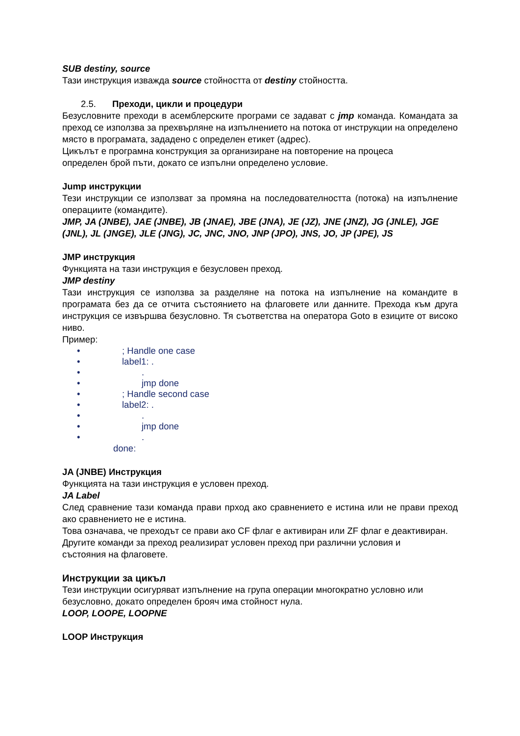SUB destiny, source
Тази инструкция изважда source стойността от destiny стойността.
2.5. Преходи, цикли и процедури
Безусловните преходи в асемблерските програми се задават с jmp команда. Командата за преход се използва за прехвърляне на изпълнението на потока от инструкции на определено място в програмата, зададено с определен етикет (адрес).
Цикълът е програмна конструкция за организиране на повторение на процеса
определен брой пъти, докато се изпълни определено условие.
Jump инструкции
Тези инструкции се използват за промяна на последователността (потока) на изпълнение операциите (командите).
JMP, JA (JNBE), JAE (JNBE), JB (JNAE), JBE (JNA), JE (JZ), JNE (JNZ), JG (JNLE), JGE (JNL), JL (JNGE), JLE (JNG), JC, JNC, JNO, JNP (JPO), JNS, JO, JP (JPE), JS
JMP инструкция
Функцията на тази инструкция е безусловен преход.
JMP destiny
Тази инструкция се използва за разделяне на потока на изпълнение на командите в програмата без да се отчита състоянието на флаговете или данните. Прехода към друга инструкция се извършва безусловно. Тя съответства на оператора Goto в езиците от високо ниво.
Пример:
•; Handle one case
• label1: .
•.
• jmp done
•; Handle second case
• label2: .
•.
• jmp done
•.
done:
JA (JNBE) Инструкция
Функцията на тази инструкция е условен преход.
JA Label
След сравнение тази команда прави прход ако сравнението е истина или не прави преход ако сравнението не е истина.
Това означава, че преходът се прави ако CF флаг е активиран или ZF флаг е деактивиран.
Другите команди за преход реализират условен преход при различни условия и
състояния на флаговете.
Инструкции за цикъл
Тези инструкции осигуряват изпълнение на група операции многократно условно или
безусловно, докато определен брояч има стойност нула.
LOOP, LOOPE, LOOPNE
LOOP Инструкция